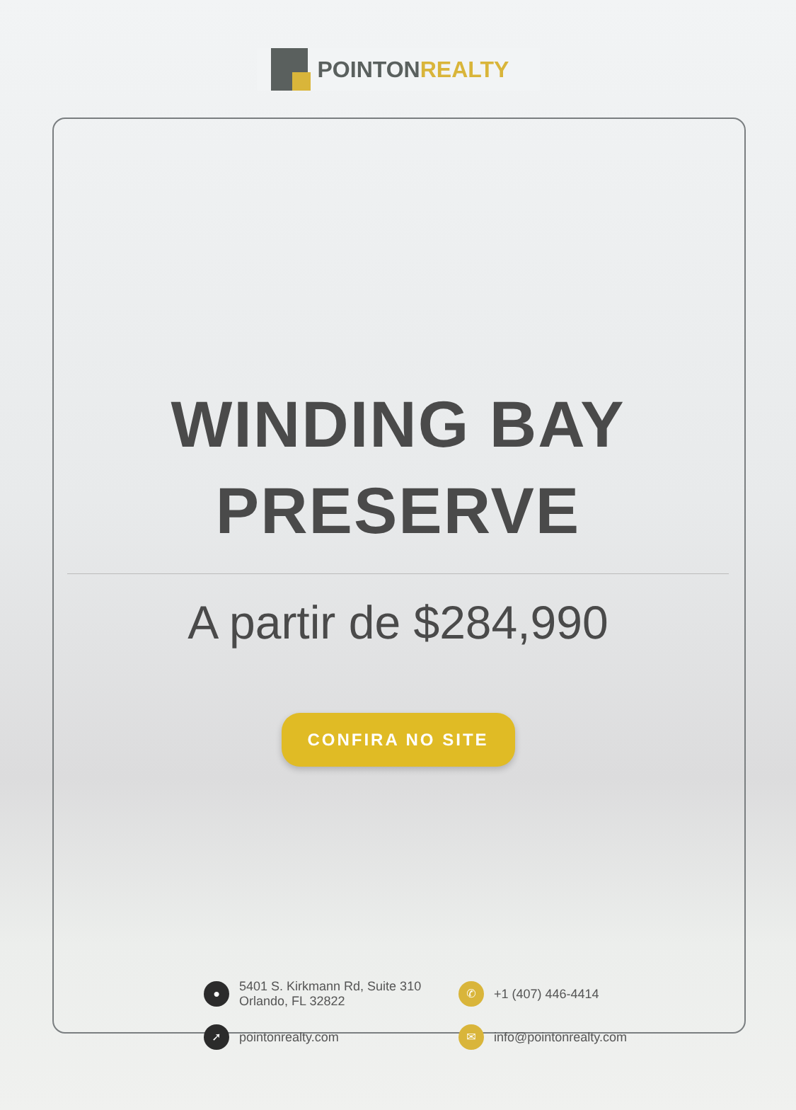POINTONREALTY
WINDING BAY
PRESERVE
A partir de $284,990
CONFIRA NO SITE
●
5401 S. Kirkmann Rd, Suite 310
Orlando, FL 32822
✆
+1 (407) 446-4414
➚
pointonrealty.com
✉
info@pointonrealty.com